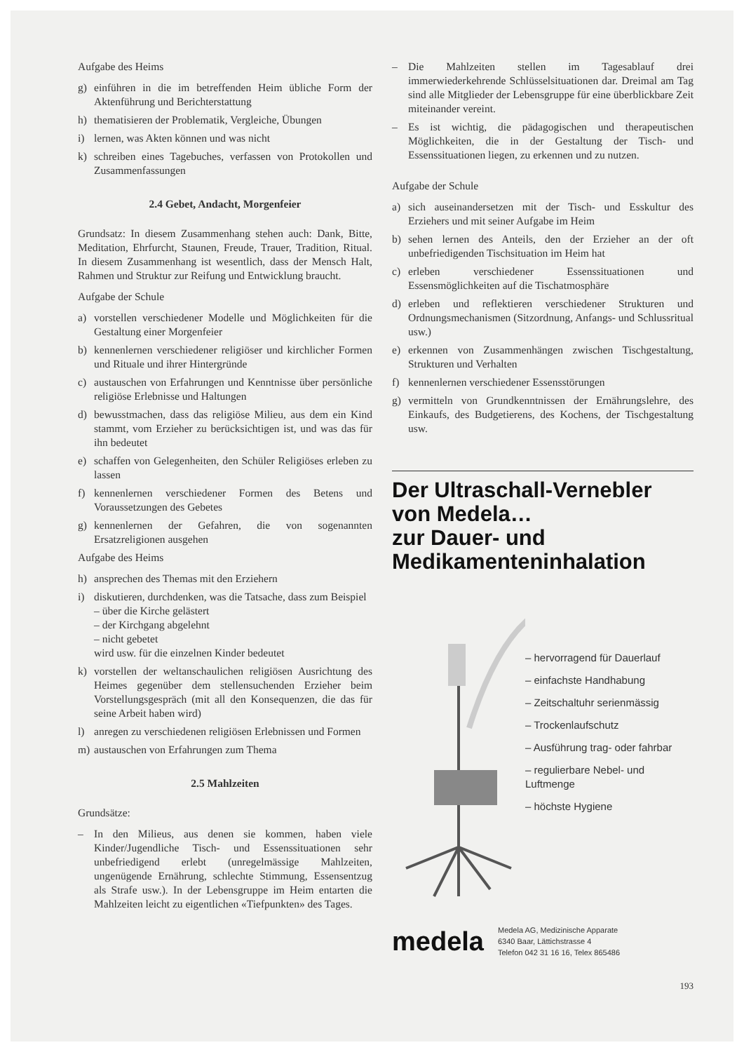Aufgabe des Heims
g) einführen in die im betreffenden Heim übliche Form der Aktenführung und Berichterstattung
h) thematisieren der Problematik, Vergleiche, Übungen
i) lernen, was Akten können und was nicht
k) schreiben eines Tagebuches, verfassen von Protokollen und Zusammenfassungen
2.4 Gebet, Andacht, Morgenfeier
Grundsatz: In diesem Zusammenhang stehen auch: Dank, Bitte, Meditation, Ehrfurcht, Staunen, Freude, Trauer, Tradition, Ritual. In diesem Zusammenhang ist wesentlich, dass der Mensch Halt, Rahmen und Struktur zur Reifung und Entwicklung braucht.
Aufgabe der Schule
a) vorstellen verschiedener Modelle und Möglichkeiten für die Gestaltung einer Morgenfeier
b) kennenlernen verschiedener religiöser und kirchlicher Formen und Rituale und ihrer Hintergründe
c) austauschen von Erfahrungen und Kenntnisse über persönliche religiöse Erlebnisse und Haltungen
d) bewusstmachen, dass das religiöse Milieu, aus dem ein Kind stammt, vom Erzieher zu berücksichtigen ist, und was das für ihn bedeutet
e) schaffen von Gelegenheiten, den Schüler Religiöses erleben zu lassen
f) kennenlernen verschiedener Formen des Betens und Voraussetzungen des Gebetes
g) kennenlernen der Gefahren, die von sogenannten Ersatzreligionen ausgehen
Aufgabe des Heims
h) ansprechen des Themas mit den Erziehern
i) diskutieren, durchdenken, was die Tatsache, dass zum Beispiel
– über die Kirche gelästert
– der Kirchgang abgelehnt
– nicht gebetet
wird usw. für die einzelnen Kinder bedeutet
k) vorstellen der weltanschaulichen religiösen Ausrichtung des Heimes gegenüber dem stellensuchenden Erzieher beim Vorstellungsgespräch (mit all den Konsequenzen, die das für seine Arbeit haben wird)
l) anregen zu verschiedenen religiösen Erlebnissen und Formen
m) austauschen von Erfahrungen zum Thema
2.5 Mahlzeiten
Grundsätze:
– In den Milieus, aus denen sie kommen, haben viele Kinder/Jugendliche Tisch- und Essenssituationen sehr unbefriedigend erlebt (unregelmässige Mahlzeiten, ungenügende Ernährung, schlechte Stimmung, Essensentzug als Strafe usw.). In der Lebensgruppe im Heim entarten die Mahlzeiten leicht zu eigentlichen «Tiefpunkten» des Tages.
– Die Mahlzeiten stellen im Tagesablauf drei immerwiederkehrende Schlüsselsituationen dar. Dreimal am Tag sind alle Mitglieder der Lebensgruppe für eine überblickbare Zeit miteinander vereint.
– Es ist wichtig, die pädagogischen und therapeutischen Möglichkeiten, die in der Gestaltung der Tisch- und Essenssituationen liegen, zu erkennen und zu nutzen.
Aufgabe der Schule
a) sich auseinandersetzen mit der Tisch- und Esskultur des Erziehers und mit seiner Aufgabe im Heim
b) sehen lernen des Anteils, den der Erzieher an der oft unbefriedigenden Tischsituation im Heim hat
c) erleben verschiedener Essenssituationen und Essensmöglichkeiten auf die Tischatmosphäre
d) erleben und reflektieren verschiedener Strukturen und Ordnungsmechanismen (Sitzordnung, Anfangs- und Schlussritual usw.)
e) erkennen von Zusammenhängen zwischen Tischgestaltung, Strukturen und Verhalten
f) kennenlernen verschiedener Essensstörungen
g) vermitteln von Grundkenntnissen der Ernährungslehre, des Einkaufs, des Budgetierens, des Kochens, der Tischgestaltung usw.
Der Ultraschall-Vernebler von Medela…
zur Dauer- und Medikamenteninhalation
– hervorragend für Dauerlauf
– einfachste Handhabung
– Zeitschaltuhr serienmässig
– Trockenlaufschutz
– Ausführung trag- oder fahrbar
– regulierbare Nebel- und Luftmenge
– höchste Hygiene
medela Medela AG, Medizinische Apparate
6340 Baar, Lättichstrasse 4
Telefon 042 31 16 16, Telex 865486
193